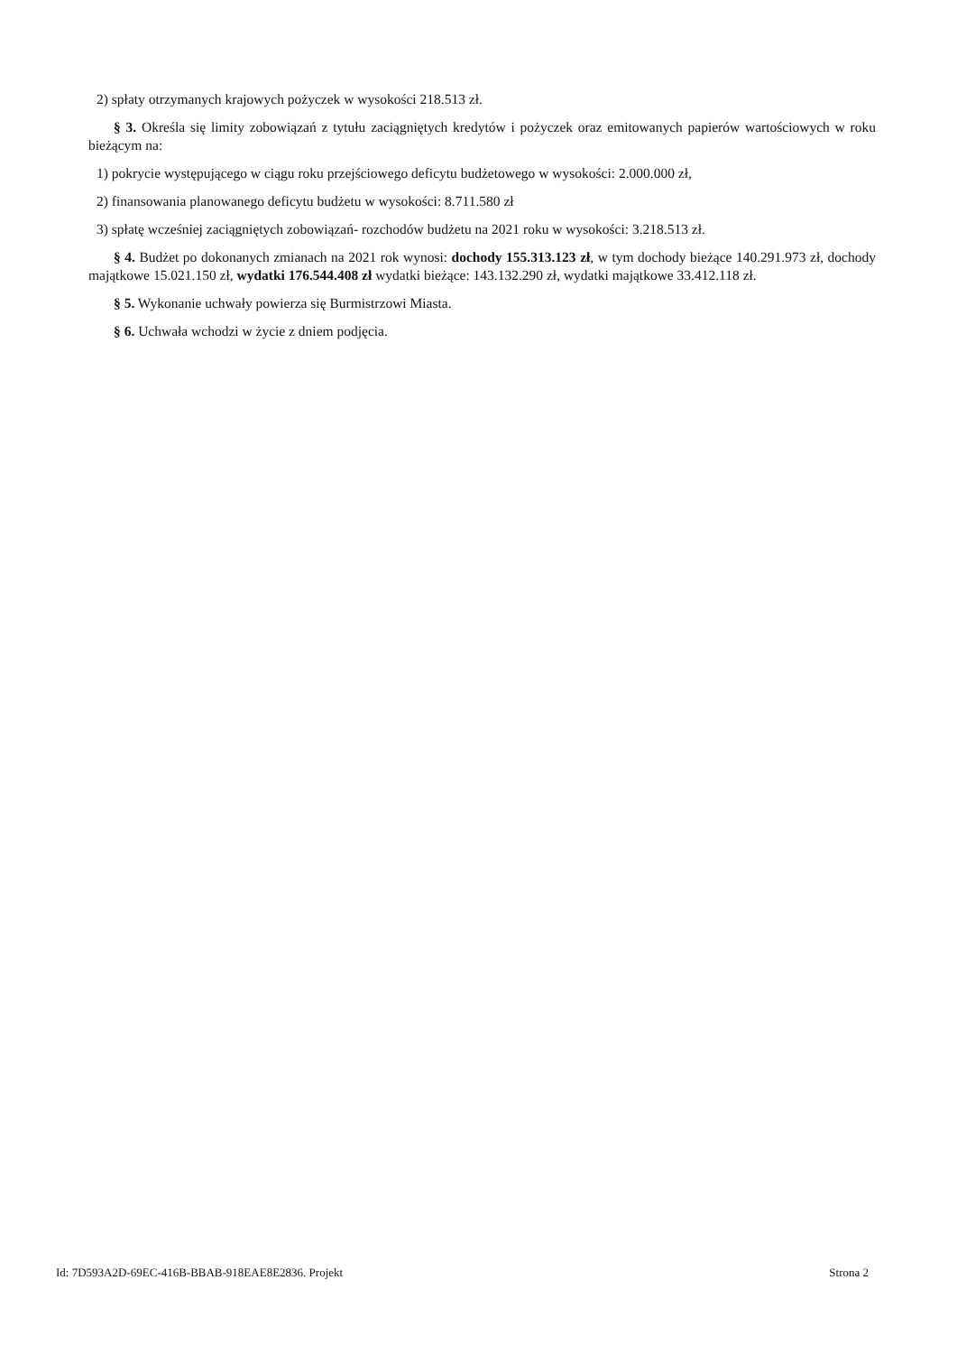2) spłaty otrzymanych krajowych pożyczek w wysokości 218.513 zł.
§ 3. Określa się limity zobowiązań z tytułu zaciągniętych kredytów i pożyczek oraz emitowanych papierów wartościowych w roku bieżącym na:
1) pokrycie występującego w ciągu roku przejściowego deficytu budżetowego w wysokości: 2.000.000 zł,
2) finansowania planowanego deficytu budżetu w wysokości: 8.711.580 zł
3) spłatę wcześniej zaciągniętych zobowiązań- rozchodów budżetu na 2021 roku w wysokości: 3.218.513 zł.
§ 4. Budżet po dokonanych zmianach na 2021 rok wynosi: dochody 155.313.123 zł, w tym dochody bieżące 140.291.973 zł, dochody majątkowe 15.021.150 zł, wydatki 176.544.408 zł wydatki bieżące: 143.132.290 zł, wydatki majątkowe 33.412.118 zł.
§ 5. Wykonanie uchwały powierza się Burmistrzowi Miasta.
§ 6. Uchwała wchodzi w życie z dniem podjęcia.
Id: 7D593A2D-69EC-416B-BBAB-918EAE8E2836. Projekt Strona 2